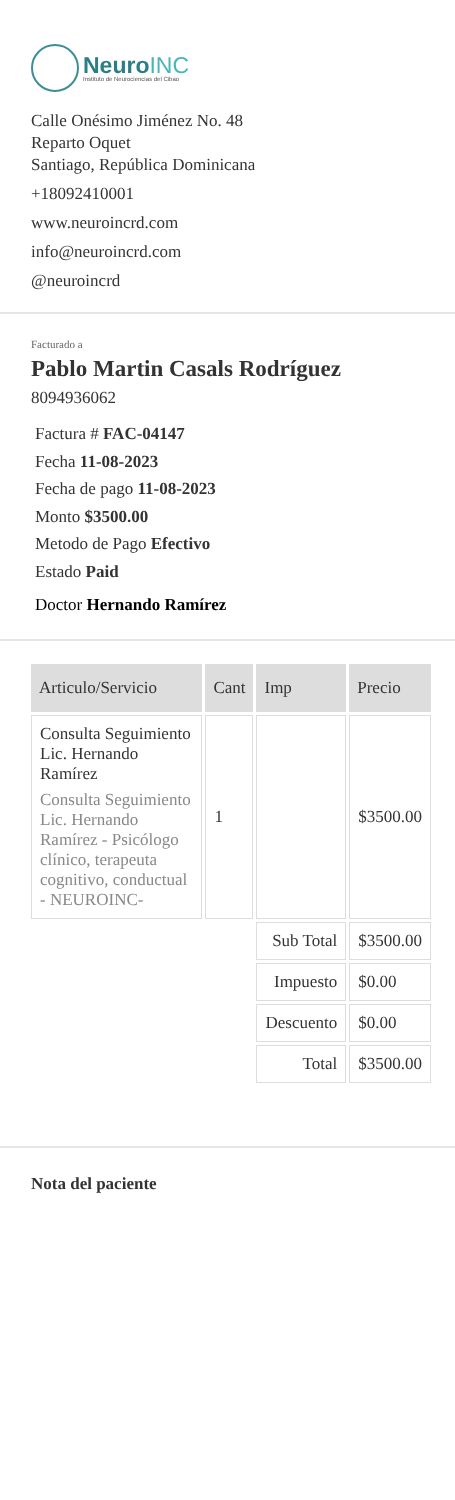NeuroINC
Instituto de Neurociencias del Cibao
Calle Onésimo Jiménez No. 48
Reparto Oquet
Santiago, República Dominicana
+18092410001
www.neuroincrd.com
info@neuroincrd.com
@neuroincrd
Facturado a
Pablo Martin Casals Rodríguez
8094936062
Factura # FAC-04147
Fecha 11-08-2023
Fecha de pago 11-08-2023
Monto $3500.00
Metodo de Pago Efectivo
Estado Paid
Doctor Hernando Ramírez
| Articulo/Servicio | Cant | Imp | Precio |
| --- | --- | --- | --- |
| Consulta Seguimiento Lic. Hernando Ramírez Consulta Seguimiento Lic. Hernando Ramírez - Psicólogo clínico, terapeuta cognitivo, conductual - NEUROINC- | 1 | | $3500.00 |
| | | Sub Total | $3500.00 |
| | | Impuesto | $0.00 |
| | | Descuento | $0.00 |
| | | Total | $3500.00 |
Nota del paciente